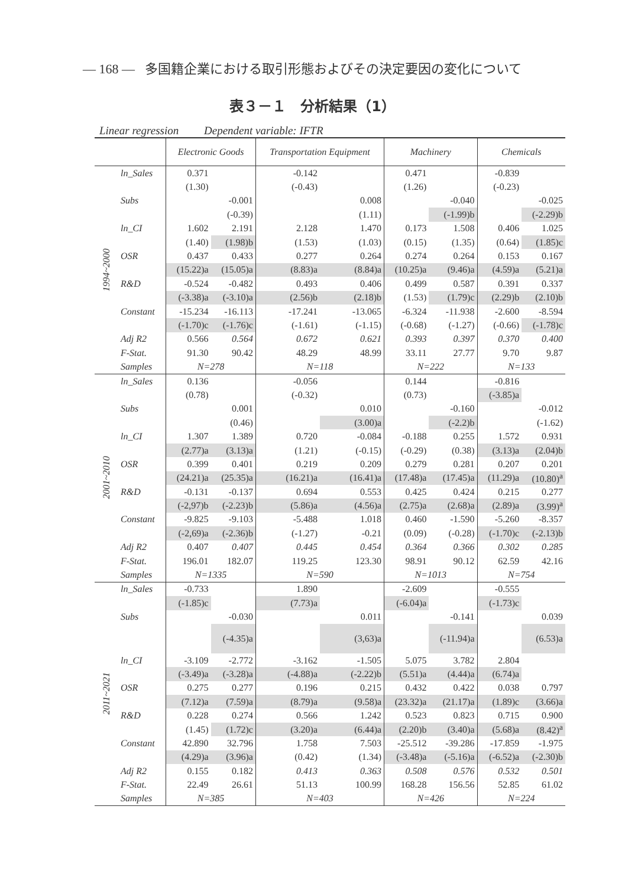— 168 — 多国籍企業における取引形態およびその決定要因の変化について
表３－１　分析結果（1）
Linear regression Dependent variable: IFTR
| | | Electronic Goods | | Transportation Equipment | | Machinery | | Chemicals | |
| --- | --- | --- | --- | --- | --- | --- | --- | --- | --- |
| 1994~2000 | ln_Sales | 0.371 | | -0.142 | | 0.471 | | -0.839 | |
| | | (1.30) | | (-0.43) | | (1.26) | | (-0.23) | |
| | Subs | | -0.001 | | 0.008 | | -0.040 | | -0.025 |
| | | | (-0.39) | | (1.11) | | (-1.99)b | | (-2.29)b |
| | ln_CI | 1.602 | 2.191 | 2.128 | 1.470 | 0.173 | 1.508 | 0.406 | 1.025 |
| | | (1.40) | (1.98)b | (1.53) | (1.03) | (0.15) | (1.35) | (0.64) | (1.85)c |
| | OSR | 0.437 | 0.433 | 0.277 | 0.264 | 0.274 | 0.264 | 0.153 | 0.167 |
| | | (15.22)a | (15.05)a | (8.83)a | (8.84)a | (10.25)a | (9.46)a | (4.59)a | (5.21)a |
| | R&D | -0.524 | -0.482 | 0.493 | 0.406 | 0.499 | 0.587 | 0.391 | 0.337 |
| | | (-3.38)a | (-3.10)a | (2.56)b | (2.18)b | (1.53) | (1.79)c | (2.29)b | (2.10)b |
| | Constant | -15.234 | -16.113 | -17.241 | -13.065 | -6.324 | -11.938 | -2.600 | -8.594 |
| | | (-1.70)c | (-1.76)c | (-1.61) | (-1.15) | (-0.68) | (-1.27) | (-0.66) | (-1.78)c |
| | Adj R2 | 0.566 | 0.564 | 0.672 | 0.621 | 0.393 | 0.397 | 0.370 | 0.400 |
| | F-Stat. | 91.30 | 90.42 | 48.29 | 48.99 | 33.11 | 27.77 | 9.70 | 9.87 |
| | Samples | N=278 | | N=118 | | N=222 | | N=133 | |
| 2001~2010 | ln_Sales | 0.136 | | -0.056 | | 0.144 | | -0.816 | |
| | | (0.78) | | (-0.32) | | (0.73) | | (-3.85)a | |
| | Subs | | 0.001 | | 0.010 | | -0.160 | | -0.012 |
| | | | (0.46) | | (3.00)a | | (-2.2)b | | (-1.62) |
| | ln_CI | 1.307 | 1.389 | 0.720 | -0.084 | -0.188 | 0.255 | 1.572 | 0.931 |
| | | (2.77)a | (3.13)a | (1.21) | (-0.15) | (-0.29) | (0.38) | (3.13)a | (2.04)b |
| | OSR | 0.399 | 0.401 | 0.219 | 0.209 | 0.279 | 0.281 | 0.207 | 0.201 |
| | | (24.21)a | (25.35)a | (16.21)a | (16.41)a | (17.48)a | (17.45)a | (11.29)a | (10.80)<sup>a</sup> |
| | R&D | -0.131 | -0.137 | 0.694 | 0.553 | 0.425 | 0.424 | 0.215 | 0.277 |
| | | (-2,97)b | (-2.23)b | (5.86)a | (4.56)a | (2.75)a | (2.68)a | (2.89)a | (3.99)<sup>a</sup> |
| | Constant | -9.825 | -9.103 | -5.488 | 1.018 | 0.460 | -1.590 | -5.260 | -8.357 |
| | | (-2,69)a | (-2.36)b | (-1.27) | -0.21 | (0.09) | (-0.28) | (-1.70)c | (-2.13)b |
| | Adj R2 | 0.407 | 0.407 | 0.445 | 0.454 | 0.364 | 0.366 | 0.302 | 0.285 |
| | F-Stat. | 196.01 | 182.07 | 119.25 | 123.30 | 98.91 | 90.12 | 62.59 | 42.16 |
| | Samples | N=1335 | | N=590 | | N=1013 | | N=754 | |
| 2011~2021 | ln_Sales | -0.733 | | 1.890 | | -2.609 | | -0.555 | |
| | | (-1.85)c | | (7.73)a | | (-6.04)a | | (-1.73)c | |
| | Subs | | -0.030 | | 0.011 | | -0.141 | | 0.039 |
| | | | (-4.35)a | | (3,63)a | | (-11.94)a | | (6.53)a |
| | ln_CI | -3.109 | -2.772 | -3.162 | -1.505 | 5.075 | 3.782 | 2.804 | |
| | | (-3.49)a | (-3.28)a | (-4.88)a | (-2.22)b | (5.51)a | (4.44)a | (6.74)a | |
| | OSR | 0.275 | 0.277 | 0.196 | 0.215 | 0.432 | 0.422 | 0.038 | 0.797 |
| | | (7.12)a | (7.59)a | (8.79)a | (9.58)a | (23.32)a | (21.17)a | (1.89)c | (3.66)a |
| | R&D | 0.228 | 0.274 | 0.566 | 1.242 | 0.523 | 0.823 | 0.715 | 0.900 |
| | | (1.45) | (1.72)c | (3.20)a | (6.44)a | (2.20)b | (3.40)a | (5.68)a | (8.42)<sup>a</sup> |
| | Constant | 42.890 | 32.796 | 1.758 | 7.503 | -25.512 | -39.286 | -17.859 | -1.975 |
| | | (4.29)a | (3.96)a | (0.42) | (1.34) | (-3.48)a | (-5.16)a | (-6.52)a | (-2.30)b |
| | Adj R2 | 0.155 | 0.182 | 0.413 | 0.363 | 0.508 | 0.576 | 0.532 | 0.501 |
| | F-Stat. | 22.49 | 26.61 | 51.13 | 100.99 | 168.28 | 156.56 | 52.85 | 61.02 |
| | Samples | N=385 | | N=403 | | N=426 | | N=224 | |